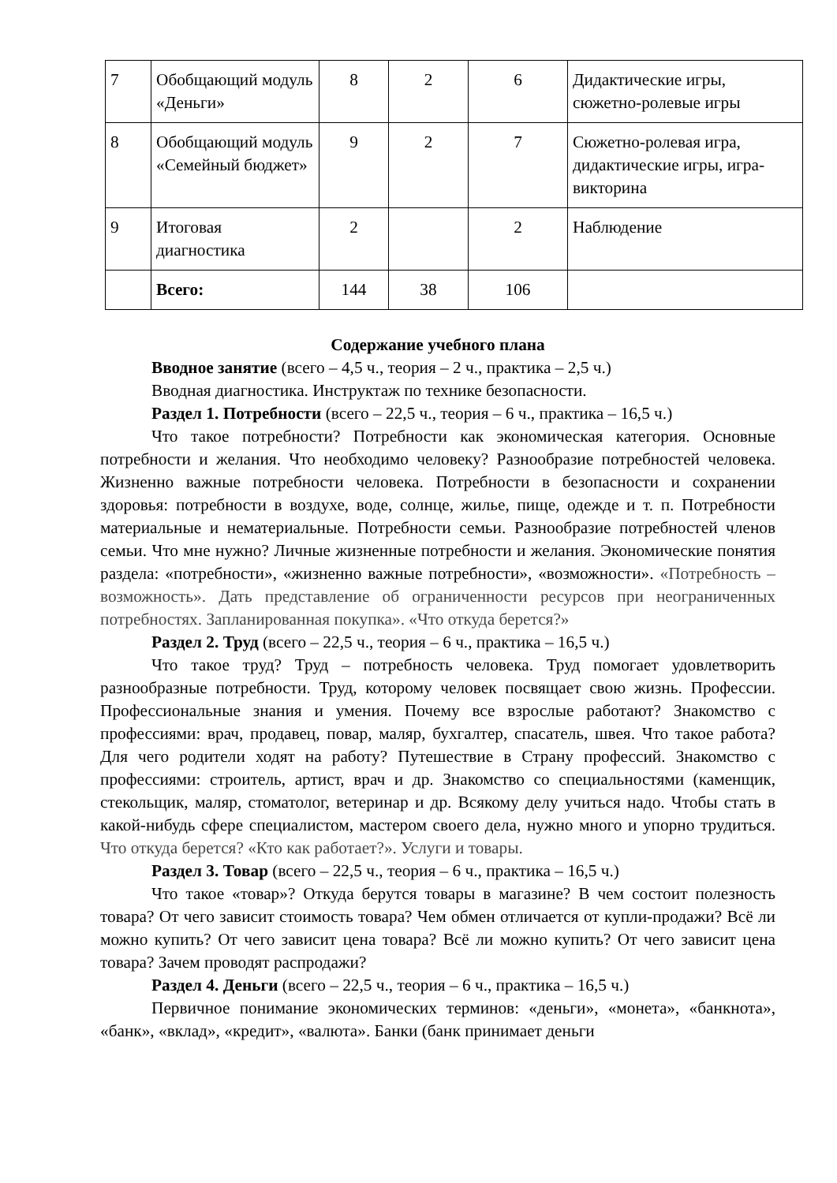| 7 | Обобщающий модуль «Деньги» | 8 | 2 | 6 | Дидактические игры, сюжетно-ролевые игры |
| 8 | Обобщающий модуль «Семейный бюджет» | 9 | 2 | 7 | Сюжетно-ролевая игра, дидактические игры, игра-викторина |
| 9 | Итоговая диагностика | 2 | | 2 | Наблюдение |
| | Всего: | 144 | 38 | 106 | |
Содержание учебного плана
Вводное занятие (всего – 4,5 ч., теория – 2 ч., практика – 2,5 ч.)
Вводная диагностика. Инструктаж по технике безопасности.
Раздел 1. Потребности (всего – 22,5 ч., теория – 6 ч., практика – 16,5 ч.)
Что такое потребности? Потребности как экономическая категория. Основные потребности и желания. Что необходимо человеку? Разнообразие потребностей человека. Жизненно важные потребности человека. Потребности в безопасности и сохранении здоровья: потребности в воздухе, воде, солнце, жилье, пище, одежде и т. п. Потребности материальные и нематериальные. Потребности семьи. Разнообразие потребностей членов семьи. Что мне нужно? Личные жизненные потребности и желания. Экономические понятия раздела: «потребности», «жизненно важные потребности», «возможности». «Потребность – возможность». Дать представление об ограниченности ресурсов при неограниченных потребностях. Запланированная покупка». «Что откуда берется?»
Раздел 2. Труд (всего – 22,5 ч., теория – 6 ч., практика – 16,5 ч.)
Что такое труд? Труд – потребность человека. Труд помогает удовлетворить разнообразные потребности. Труд, которому человек посвящает свою жизнь. Профессии. Профессиональные знания и умения. Почему все взрослые работают? Знакомство с профессиями: врач, продавец, повар, маляр, бухгалтер, спасатель, швея. Что такое работа? Для чего родители ходят на работу? Путешествие в Страну профессий. Знакомство с профессиями: строитель, артист, врач и др. Знакомство со специальностями (каменщик, стекольщик, маляр, стоматолог, ветеринар и др. Всякому делу учиться надо. Чтобы стать в какой-нибудь сфере специалистом, мастером своего дела, нужно много и упорно трудиться. Что откуда берется? «Кто как работает?». Услуги и товары.
Раздел 3. Товар (всего – 22,5 ч., теория – 6 ч., практика – 16,5 ч.)
Что такое «товар»? Откуда берутся товары в магазине? В чем состоит полезность товара? От чего зависит стоимость товара? Чем обмен отличается от купли-продажи? Всё ли можно купить? От чего зависит цена товара? Всё ли можно купить? От чего зависит цена товара? Зачем проводят распродажи?
Раздел 4. Деньги (всего – 22,5 ч., теория – 6 ч., практика – 16,5 ч.)
Первичное понимание экономических терминов: «деньги», «монета», «банкнота», «банк», «вклад», «кредит», «валюта». Банки (банк принимает деньги